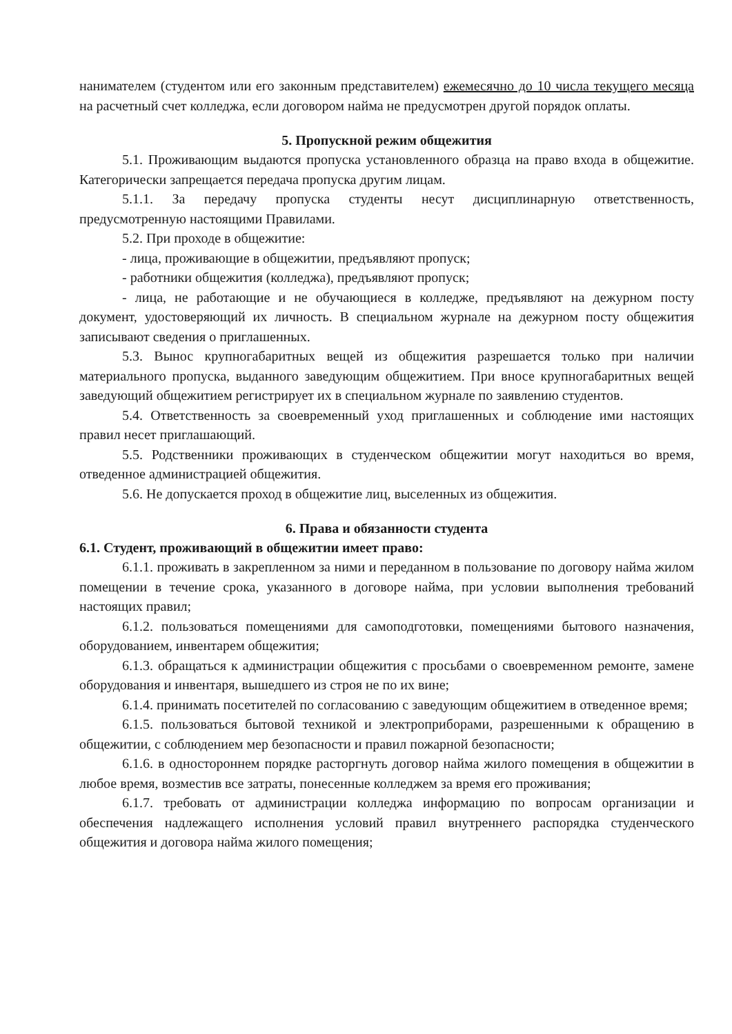нанимателем (студентом или его законным представителем) ежемесячно до 10 числа текущего месяца на расчетный счет колледжа, если договором найма не предусмотрен другой порядок оплаты.
5. Пропускной режим общежития
5.1. Проживающим выдаются пропуска установленного образца на право входа в общежитие. Категорически запрещается передача пропуска другим лицам.
5.1.1. За передачу пропуска студенты несут дисциплинарную ответственность, предусмотренную настоящими Правилами.
5.2. При проходе в общежитие:
- лица, проживающие в общежитии, предъявляют пропуск;
- работники общежития (колледжа), предъявляют пропуск;
- лица, не работающие и не обучающиеся в колледже, предъявляют на дежурном посту документ, удостоверяющий их личность. В специальном журнале на дежурном посту общежития записывают сведения о приглашенных.
5.3. Вынос крупногабаритных вещей из общежития разрешается только при наличии материального пропуска, выданного заведующим общежитием. При вносе крупногабаритных вещей заведующий общежитием регистрирует их в специальном журнале по заявлению студентов.
5.4. Ответственность за своевременный уход приглашенных и соблюдение ими настоящих правил несет приглашающий.
5.5. Родственники проживающих в студенческом общежитии могут находиться во время, отведенное администрацией общежития.
5.6. Не допускается проход в общежитие лиц, выселенных из общежития.
6. Права и обязанности студента
6.1. Студент, проживающий в общежитии имеет право:
6.1.1. проживать в закрепленном за ними и переданном в пользование по договору найма жилом помещении в течение срока, указанного в договоре найма, при условии выполнения требований настоящих правил;
6.1.2. пользоваться помещениями для самоподготовки, помещениями бытового назначения, оборудованием, инвентарем общежития;
6.1.3. обращаться к администрации общежития с просьбами о своевременном ремонте, замене оборудования и инвентаря, вышедшего из строя не по их вине;
6.1.4. принимать посетителей по согласованию с заведующим общежитием в отведенное время;
6.1.5. пользоваться бытовой техникой и электроприборами, разрешенными к обращению в общежитии, с соблюдением мер безопасности и правил пожарной безопасности;
6.1.6. в одностороннем порядке расторгнуть договор найма жилого помещения в общежитии в любое время, возместив все затраты, понесенные колледжем за время его проживания;
6.1.7. требовать от администрации колледжа информацию по вопросам организации и обеспечения надлежащего исполнения условий правил внутреннего распорядка студенческого общежития и договора найма жилого помещения;